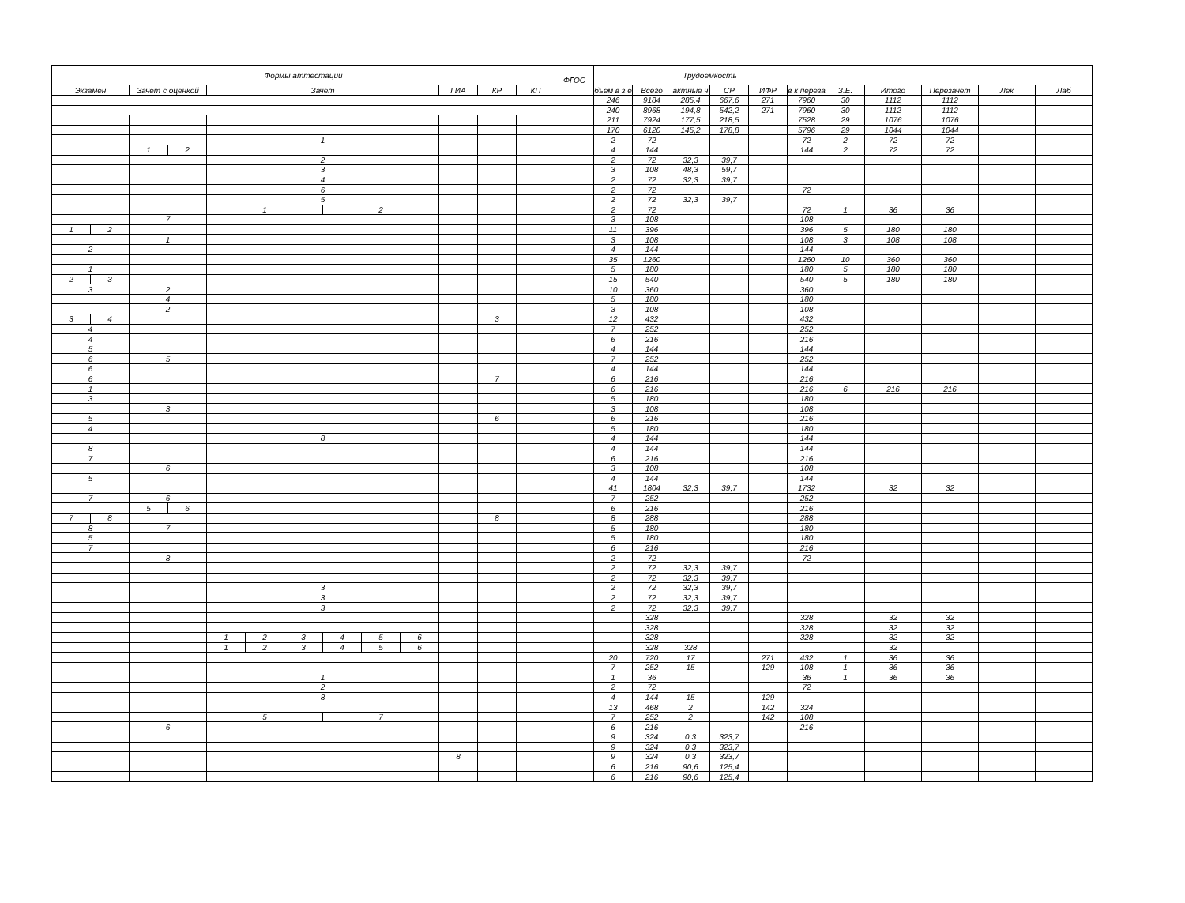| Формы аттестации | | | | | | | | | | | | | ФГОС | Трудоёмкость | | | | | | | | | | |
| --- | --- | --- | --- | --- | --- | --- | --- | --- | --- | --- | --- | --- | --- | --- | --- | --- | --- | --- | --- | --- | --- | --- | --- | --- |
| Экзамен | | Зачет с оценкой | | Зачет | | | | | | ГИА | КР | КП | | бъем в з.е | Всего | актные ч | СР | ИФР | в к переза | З.Е. | Итого | Перезачет | Лек | Лаб |
| | | | | | | | | | | | | | | 246 | 9184 | 285,4 | 667,6 | 271 | 7960 | 30 | 1112 | 1112 | | |
| | | | | | | | | | | | | | | 240 | 8968 | 194,8 | 542,2 | 271 | 7960 | 30 | 1112 | 1112 | | |
| | | | | | | | | | | | | | | 211 | 7924 | 177,5 | 218,5 | | 7528 | 29 | 1076 | 1076 | | |
| | | | | | | | | | | | | | | 170 | 6120 | 145,2 | 178,8 | | 5796 | 29 | 1044 | 1044 | | |
| | | | | 1 | | | | | | | | | | 2 | 72 | | | | 72 | 2 | 72 | 72 | | |
| | | 1 | 2 | | | | | | | | | | | 4 | 144 | | | | 144 | 2 | 72 | 72 | | |
| | | | | 2 | | | | | | | | | | 2 | 72 | 32,3 | 39,7 | | | | | | | |
| | | | | 3 | | | | | | | | | | 3 | 108 | 48,3 | 59,7 | | | | | | | |
| | | | | 4 | | | | | | | | | | 2 | 72 | 32,3 | 39,7 | | | | | | | |
| | | | | 6 | | | | | | | | | | 2 | 72 | | | | 72 | | | | | |
| | | | | 5 | | | | | | | | | | 2 | 72 | 32,3 | 39,7 | | | | | | | |
| | | | | 1 | | | 2 | | | | | | | 2 | 72 | | | | 72 | 1 | 36 | 36 | | |
| | | 7 | | | | | | | | | | | | 3 | 108 | | | | 108 | | | | | |
| 1 | 2 | | | | | | | | | | | | | 11 | 396 | | | | 396 | 5 | 180 | 180 | | |
| | | 1 | | | | | | | | | | | | 3 | 108 | | | | 108 | 3 | 108 | 108 | | |
| 2 | | | | | | | | | | | | | | 4 | 144 | | | | 144 | | | | | |
| | | | | | | | | | | | | | | 35 | 1260 | | | | 1260 | 10 | 360 | 360 | | |
| 1 | | | | | | | | | | | | | | 5 | 180 | | | | 180 | 5 | 180 | 180 | | |
| 2 | 3 | | | | | | | | | | | | | 15 | 540 | | | | 540 | 5 | 180 | 180 | | |
| 3 | | 2 | | | | | | | | | | | | 10 | 360 | | | | 360 | | | | | |
| | | 4 | | | | | | | | | | | | 5 | 180 | | | | 180 | | | | | |
| | | 2 | | | | | | | | | | | | 3 | 108 | | | | 108 | | | | | |
| 3 | 4 | | | | | | | | | | 3 | | | 12 | 432 | | | | 432 | | | | | |
| 4 | | | | | | | | | | | | | | 7 | 252 | | | | 252 | | | | | |
| 4 | | | | | | | | | | | | | | 6 | 216 | | | | 216 | | | | | |
| 5 | | | | | | | | | | | | | | 4 | 144 | | | | 144 | | | | | |
| 6 | | 5 | | | | | | | | | | | | 7 | 252 | | | | 252 | | | | | |
| 6 | | | | | | | | | | | | | | 4 | 144 | | | | 144 | | | | | |
| 6 | | | | | | | | | | | 7 | | | 6 | 216 | | | | 216 | | | | | |
| 1 | | | | | | | | | | | | | | 6 | 216 | | | | 216 | 6 | 216 | 216 | | |
| 3 | | | | | | | | | | | | | | 5 | 180 | | | | 180 | | | | | |
| | | 3 | | | | | | | | | | | | 3 | 108 | | | | 108 | | | | | |
| 5 | | | | | | | | | | | 6 | | | 6 | 216 | | | | 216 | | | | | |
| 4 | | | | | | | | | | | | | | 5 | 180 | | | | 180 | | | | | |
| | | | | 8 | | | | | | | | | | 4 | 144 | | | | 144 | | | | | |
| 8 | | | | | | | | | | | | | | 4 | 144 | | | | 144 | | | | | |
| 7 | | | | | | | | | | | | | | 6 | 216 | | | | 216 | | | | | |
| | | 6 | | | | | | | | | | | | 3 | 108 | | | | 108 | | | | | |
| 5 | | | | | | | | | | | | | | 4 | 144 | | | | 144 | | | | | |
| | | | | | | | | | | | | | | 41 | 1804 | 32,3 | 39,7 | | 1732 | | 32 | 32 | | |
| 7 | | 6 | | | | | | | | | | | | 7 | 252 | | | | 252 | | | | | |
| | | 5 | 6 | | | | | | | | | | | 6 | 216 | | | | 216 | | | | | |
| 7 | 8 | | | | | | | | | | 8 | | | 8 | 288 | | | | 288 | | | | | |
| 8 | | 7 | | | | | | | | | | | | 5 | 180 | | | | 180 | | | | | |
| 5 | | | | | | | | | | | | | | 5 | 180 | | | | 180 | | | | | |
| 7 | | | | | | | | | | | | | | 6 | 216 | | | | 216 | | | | | |
| | | 8 | | | | | | | | | | | | 2 | 72 | | | | 72 | | | | | |
| | | | | | | | | | | | | | | 2 | 72 | 32,3 | 39,7 | | | | | | | |
| | | | | | | | | | | | | | | 2 | 72 | 32,3 | 39,7 | | | | | | | |
| | | | | 3 | | | | | | | | | | 2 | 72 | 32,3 | 39,7 | | | | | | | |
| | | | | 3 | | | | | | | | | | 2 | 72 | 32,3 | 39,7 | | | | | | | |
| | | | | 3 | | | | | | | | | | 2 | 72 | 32,3 | 39,7 | | | | | | | |
| | | | | | | | | | | | | | | | 328 | | | | 328 | | 32 | 32 | | |
| | | | | | | | | | | | | | | | 328 | | | | 328 | | 32 | 32 | | |
| | | | | 1 | 2 | 3 | 4 | 5 | 6 | | | | | | 328 | | | | 328 | | 32 | 32 | | |
| | | | | 1 | 2 | 3 | 4 | 5 | 6 | | | | | | 328 | 328 | | | | | 32 | | | |
| | | | | | | | | | | | | | | 20 | 720 | 17 | | 271 | 432 | 1 | 36 | 36 | | |
| | | | | | | | | | | | | | | 7 | 252 | 15 | | 129 | 108 | 1 | 36 | 36 | | |
| | | | | 1 | | | | | | | | | | 1 | 36 | | | | 36 | 1 | 36 | 36 | | |
| | | | | 2 | | | | | | | | | | 2 | 72 | | | | 72 | | | | | |
| | | | | 8 | | | | | | | | | | 4 | 144 | 15 | | 129 | | | | | | |
| | | | | | | | | | | | | | | 13 | 468 | 2 | | 142 | 324 | | | | | |
| | | | | 5 | | | 7 | | | | | | | 7 | 252 | 2 | | 142 | 108 | | | | | |
| | | 6 | | | | | | | | | | | | 6 | 216 | | | | 216 | | | | | |
| | | | | | | | | | | | | | | 9 | 324 | 0,3 | 323,7 | | | | | | | |
| | | | | | | | | | | | | | | 9 | 324 | 0,3 | 323,7 | | | | | | | |
| | | | | | | | | | | 8 | | | | 9 | 324 | 0,3 | 323,7 | | | | | | | |
| | | | | | | | | | | | | | | 6 | 216 | 90,6 | 125,4 | | | | | | | |
| | | | | | | | | | | | | | | 6 | 216 | 90,6 | 125,4 | | | | | | | |